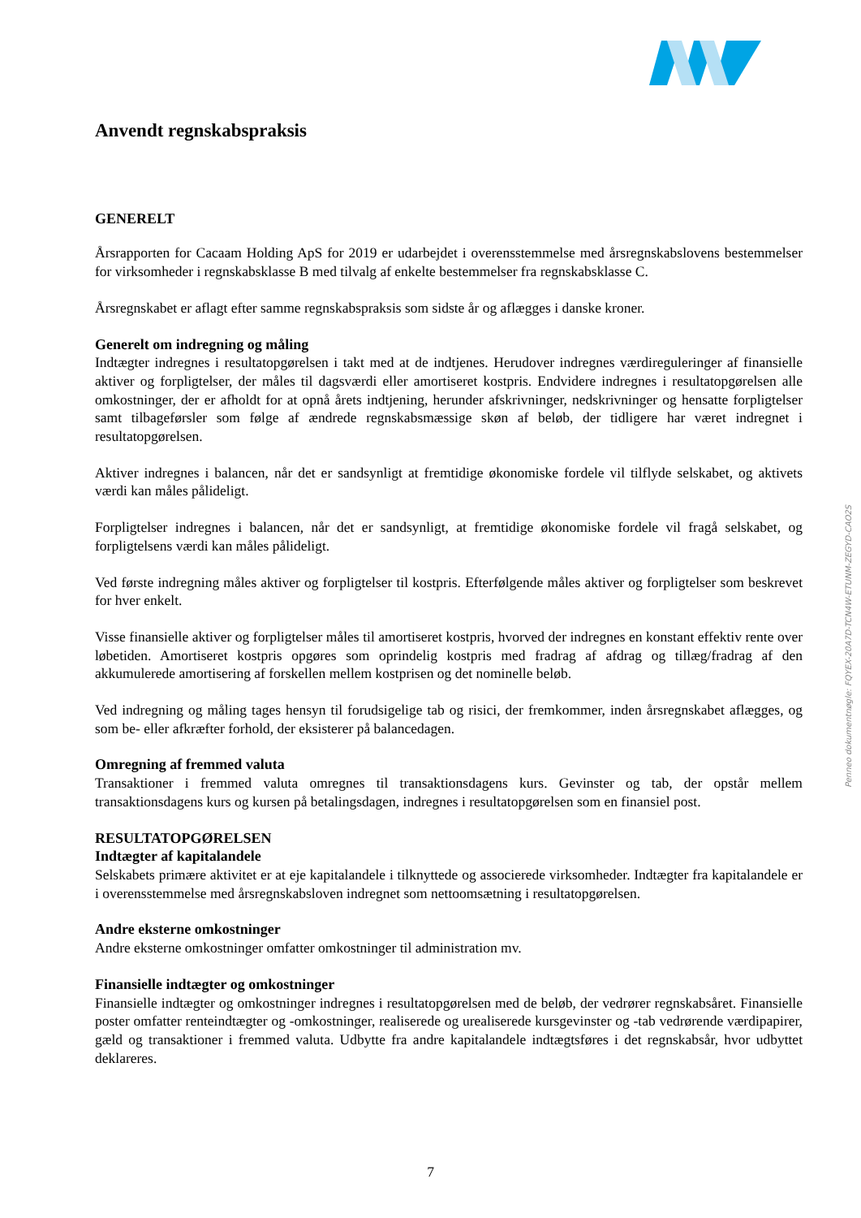Anvendt regnskabspraksis
GENERELT
Årsrapporten for Cacaam Holding ApS for 2019 er udarbejdet i overensstemmelse med årsregnskabslovens bestemmelser for virksomheder i regnskabsklasse B med tilvalg af enkelte bestemmelser fra regnskabsklasse C.
Årsregnskabet er aflagt efter samme regnskabspraksis som sidste år og aflægges i danske kroner.
Generelt om indregning og måling
Indtægter indregnes i resultatopgørelsen i takt med at de indtjenes. Herudover indregnes værdireguleringer af finansielle aktiver og forpligtelser, der måles til dagsværdi eller amortiseret kostpris. Endvidere indregnes i resultatopgørelsen alle omkostninger, der er afholdt for at opnå årets indtjening, herunder afskrivninger, nedskrivninger og hensatte forpligtelser samt tilbageførsler som følge af ændrede regnskabsmæssige skøn af beløb, der tidligere har været indregnet i resultatopgørelsen.
Aktiver indregnes i balancen, når det er sandsynligt at fremtidige økonomiske fordele vil tilflyde selskabet, og aktivets værdi kan måles pålideligt.
Forpligtelser indregnes i balancen, når det er sandsynligt, at fremtidige økonomiske fordele vil fragå selskabet, og forpligtelsens værdi kan måles pålideligt.
Ved første indregning måles aktiver og forpligtelser til kostpris. Efterfølgende måles aktiver og forpligtelser som beskrevet for hver enkelt.
Visse finansielle aktiver og forpligtelser måles til amortiseret kostpris, hvorved der indregnes en konstant effektiv rente over løbetiden. Amortiseret kostpris opgøres som oprindelig kostpris med fradrag af afdrag og tillæg/fradrag af den akkumulerede amortisering af forskellen mellem kostprisen og det nominelle beløb.
Ved indregning og måling tages hensyn til forudsigelige tab og risici, der fremkommer, inden årsregnskabet aflægges, og som be- eller afkræfter forhold, der eksisterer på balancedagen.
Omregning af fremmed valuta
Transaktioner i fremmed valuta omregnes til transaktionsdagens kurs. Gevinster og tab, der opstår mellem transaktionsdagens kurs og kursen på betalingsdagen, indregnes i resultatopgørelsen som en finansiel post.
RESULTATOPGØRELSEN
Indtægter af kapitalandele
Selskabets primære aktivitet er at eje kapitalandele i tilknyttede og associerede virksomheder. Indtægter fra kapitalandele er i overensstemmelse med årsregnskabsloven indregnet som nettoomsætning i resultatopgørelsen.
Andre eksterne omkostninger
Andre eksterne omkostninger omfatter omkostninger til administration mv.
Finansielle indtægter og omkostninger
Finansielle indtægter og omkostninger indregnes i resultatopgørelsen med de beløb, der vedrører regnskabsåret. Finansielle poster omfatter renteindtægter og -omkostninger, realiserede og urealiserede kursgevinster og -tab vedrørende værdipapirer, gæld og transaktioner i fremmed valuta. Udbytte fra andre kapitalandele indtægtsføres i det regnskabsår, hvor udbyttet deklareres.
Penneo dokumentnøgle: FQYEX-20A7D-TCN4W-ETUNM-ZEGYD-CAO2S
7